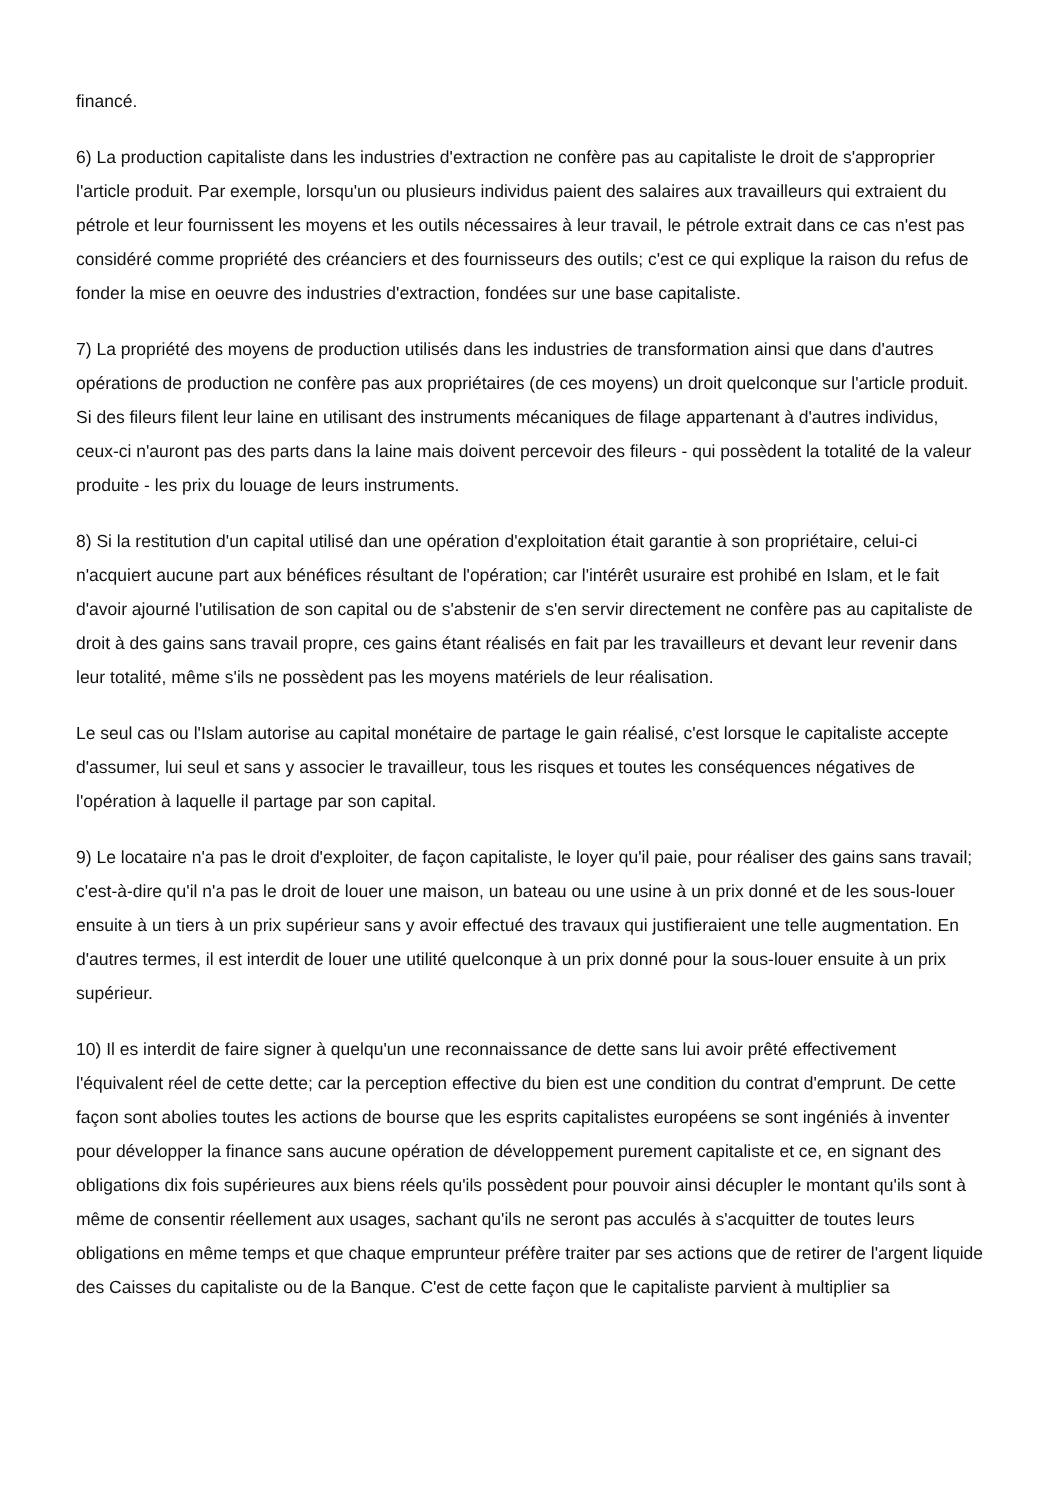financé.
6) La production capitaliste dans les industries d'extraction ne confère pas au capitaliste le droit de s'approprier l'article produit. Par exemple, lorsqu'un ou plusieurs individus paient des salaires aux travailleurs qui extraient du pétrole et leur fournissent les moyens et les outils nécessaires à leur travail, le pétrole extrait dans ce cas n'est pas considéré comme propriété des créanciers et des fournisseurs des outils; c'est ce qui explique la raison du refus de fonder la mise en oeuvre des industries d'extraction, fondées sur une base capitaliste.
7) La propriété des moyens de production utilisés dans les industries de transformation ainsi que dans d'autres opérations de production ne confère pas aux propriétaires (de ces moyens) un droit quelconque sur l'article produit. Si des fileurs filent leur laine en utilisant des instruments mécaniques de filage appartenant à d'autres individus, ceux-ci n'auront pas des parts dans la laine mais doivent percevoir des fileurs - qui possèdent la totalité de la valeur produite - les prix du louage de leurs instruments.
8) Si la restitution d'un capital utilisé dan une opération d'exploitation était garantie à son propriétaire, celui-ci n'acquiert aucune part aux bénéfices résultant de l'opération; car l'intérêt usuraire est prohibé en Islam, et le fait d'avoir ajourné l'utilisation de son capital ou de s'abstenir de s'en servir directement ne confère pas au capitaliste de droit à des gains sans travail propre, ces gains étant réalisés en fait par les travailleurs et devant leur revenir dans leur totalité, même s'ils ne possèdent pas les moyens matériels de leur réalisation.
Le seul cas ou l'Islam autorise au capital monétaire de partage le gain réalisé, c'est lorsque le capitaliste accepte d'assumer, lui seul et sans y associer le travailleur, tous les risques et toutes les conséquences négatives de l'opération à laquelle il partage par son capital.
9) Le locataire n'a pas le droit d'exploiter, de façon capitaliste, le loyer qu'il paie, pour réaliser des gains sans travail; c'est-à-dire qu'il n'a pas le droit de louer une maison, un bateau ou une usine à un prix donné et de les sous-louer ensuite à un tiers à un prix supérieur sans y avoir effectué des travaux qui justifieraient une telle augmentation. En d'autres termes, il est interdit de louer une utilité quelconque à un prix donné pour la sous-louer ensuite à un prix supérieur.
10) Il es interdit de faire signer à quelqu'un une reconnaissance de dette sans lui avoir prêté effectivement l'équivalent réel de cette dette; car la perception effective du bien est une condition du contrat d'emprunt. De cette façon sont abolies toutes les actions de bourse que les esprits capitalistes européens se sont ingéniés à inventer pour développer la finance sans aucune opération de développement purement capitaliste et ce, en signant des obligations dix fois supérieures aux biens réels qu'ils possèdent pour pouvoir ainsi décupler le montant qu'ils sont à même de consentir réellement aux usages, sachant qu'ils ne seront pas acculés à s'acquitter de toutes leurs obligations en même temps et que chaque emprunteur préfère traiter par ses actions que de retirer de l'argent liquide des Caisses du capitaliste ou de la Banque. C'est de cette façon que le capitaliste parvient à multiplier sa